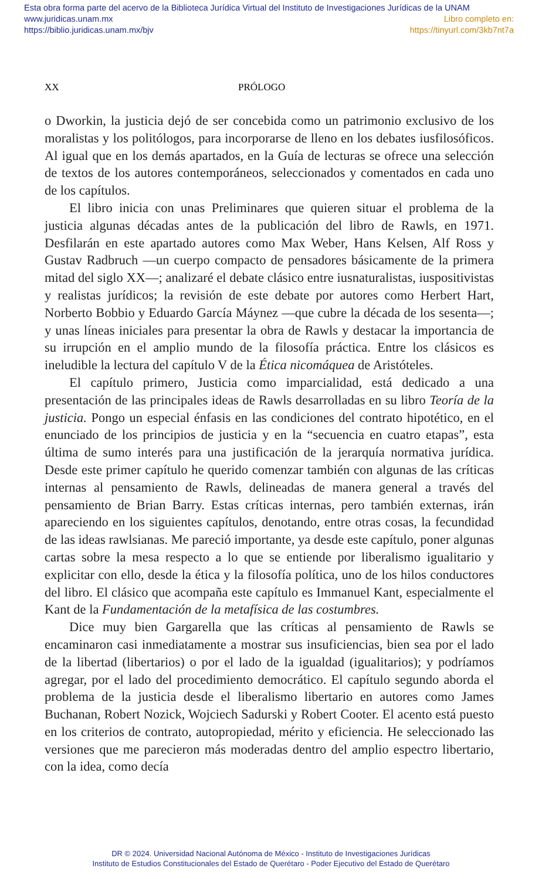Esta obra forma parte del acervo de la Biblioteca Jurídica Virtual del Instituto de Investigaciones Jurídicas de la UNAM
www.juridicas.unam.mx Libro completo en:
https://biblio.juridicas.unam.mx/bjv https://tinyurl.com/3kb7nt7a
XX PRÓLOGO
o Dworkin, la justicia dejó de ser concebida como un patrimonio exclusivo de los moralistas y los politólogos, para incorporarse de lleno en los debates iusfilosóficos. Al igual que en los demás apartados, en la Guía de lecturas se ofrece una selección de textos de los autores contemporáneos, seleccionados y comentados en cada uno de los capítulos.
El libro inicia con unas Preliminares que quieren situar el problema de la justicia algunas décadas antes de la publicación del libro de Rawls, en 1971. Desfilarán en este apartado autores como Max Weber, Hans Kelsen, Alf Ross y Gustav Radbruch —un cuerpo compacto de pensadores básicamente de la primera mitad del siglo XX—; analizaré el debate clásico entre iusnaturalistas, iuspositivistas y realistas jurídicos; la revisión de este debate por autores como Herbert Hart, Norberto Bobbio y Eduardo García Máynez —que cubre la década de los sesenta—; y unas líneas iniciales para presentar la obra de Rawls y destacar la importancia de su irrupción en el amplio mundo de la filosofía práctica. Entre los clásicos es ineludible la lectura del capítulo V de la Ética nicomáquea de Aristóteles.
El capítulo primero, Justicia como imparcialidad, está dedicado a una presentación de las principales ideas de Rawls desarrolladas en su libro Teoría de la justicia. Pongo un especial énfasis en las condiciones del contrato hipotético, en el enunciado de los principios de justicia y en la “secuencia en cuatro etapas”, esta última de sumo interés para una justificación de la jerarquía normativa jurídica. Desde este primer capítulo he querido comenzar también con algunas de las críticas internas al pensamiento de Rawls, delineadas de manera general a través del pensamiento de Brian Barry. Estas críticas internas, pero también externas, irán apareciendo en los siguientes capítulos, denotando, entre otras cosas, la fecundidad de las ideas rawlsianas. Me pareció importante, ya desde este capítulo, poner algunas cartas sobre la mesa respecto a lo que se entiende por liberalismo igualitario y explicitar con ello, desde la ética y la filosofía política, uno de los hilos conductores del libro. El clásico que acompaña este capítulo es Immanuel Kant, especialmente el Kant de la Fundamentación de la metafísica de las costumbres.
Dice muy bien Gargarella que las críticas al pensamiento de Rawls se encaminaron casi inmediatamente a mostrar sus insuficiencias, bien sea por el lado de la libertad (libertarios) o por el lado de la igualdad (igualitarios); y podríamos agregar, por el lado del procedimiento democrático. El capítulo segundo aborda el problema de la justicia desde el liberalismo libertario en autores como James Buchanan, Robert Nozick, Wojciech Sadurski y Robert Cooter. El acento está puesto en los criterios de contrato, autopropiedad, mérito y eficiencia. He seleccionado las versiones que me parecieron más moderadas dentro del amplio espectro libertario, con la idea, como decía
DR © 2024. Universidad Nacional Autónoma de México - Instituto de Investigaciones Jurídicas
Instituto de Estudios Constitucionales del Estado de Querétaro - Poder Ejecutivo del Estado de Querétaro